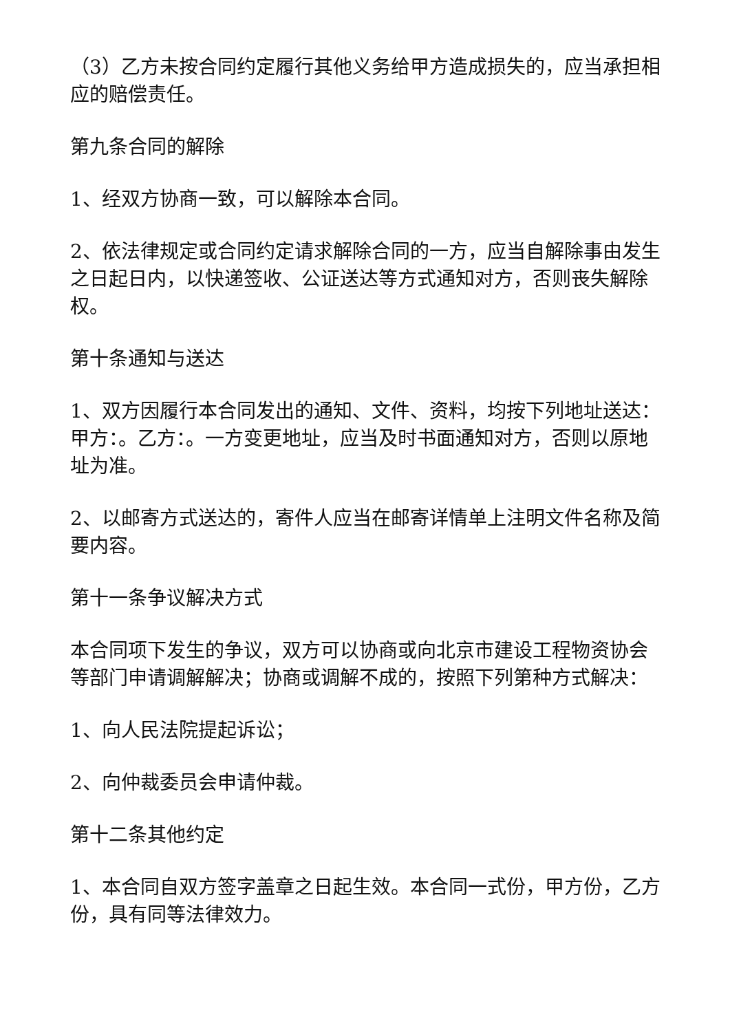（3）乙方未按合同约定履行其他义务给甲方造成损失的，应当承担相应的赔偿责任。
第九条合同的解除
1、经双方协商一致，可以解除本合同。
2、依法律规定或合同约定请求解除合同的一方，应当自解除事由发生之日起日内，以快递签收、公证送达等方式通知对方，否则丧失解除权。
第十条通知与送达
1、双方因履行本合同发出的通知、文件、资料，均按下列地址送达：甲方：。乙方：。一方变更地址，应当及时书面通知对方，否则以原地址为准。
2、以邮寄方式送达的，寄件人应当在邮寄详情单上注明文件名称及简要内容。
第十一条争议解决方式
本合同项下发生的争议，双方可以协商或向北京市建设工程物资协会等部门申请调解解决；协商或调解不成的，按照下列第种方式解决：
1、向人民法院提起诉讼；
2、向仲裁委员会申请仲裁。
第十二条其他约定
1、本合同自双方签字盖章之日起生效。本合同一式份，甲方份，乙方份，具有同等法律效力。